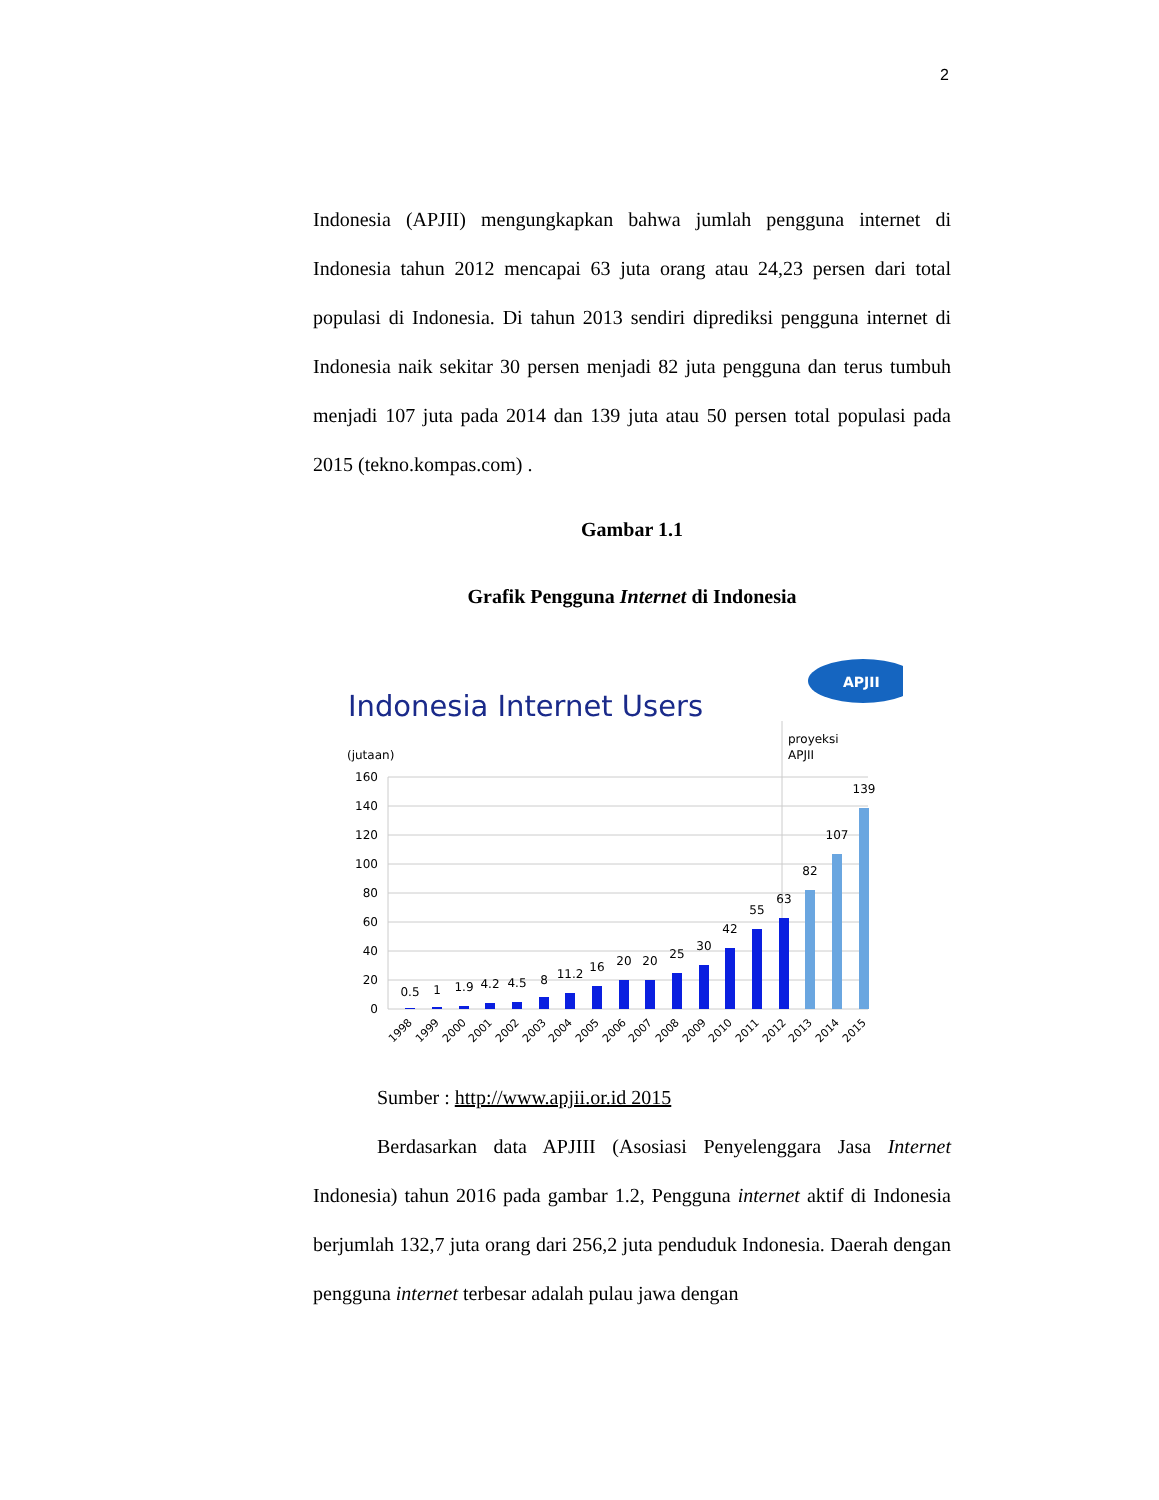2
Indonesia (APJII) mengungkapkan bahwa jumlah pengguna internet di Indonesia tahun 2012 mencapai 63 juta orang atau 24,23 persen dari total populasi di Indonesia. Di tahun 2013 sendiri diprediksi pengguna internet di Indonesia naik sekitar 30 persen menjadi 82 juta pengguna dan terus tumbuh menjadi 107 juta pada 2014 dan 139 juta atau 50 persen total populasi pada 2015 (tekno.kompas.com) .
Gambar 1.1
Grafik Pengguna Internet di Indonesia
Indonesia Internet Users
APJII
(jutaan)
proyeksi
APJII
160
140
120
100
80
60
40
20
0
0.5
1
1.9
4.2
4.5
8
11.2
16
20
20
25
30
42
55
63
82
107
139
1998
1999
2000
2001
2002
2003
2004
2005
2006
2007
2008
2009
2010
2011
2012
2013
2014
2015
Sumber : http://www.apjii.or.id 2015
Berdasarkan data APJIII (Asosiasi Penyelenggara Jasa Internet Indonesia) tahun 2016 pada gambar 1.2, Pengguna internet aktif di Indonesia berjumlah 132,7 juta orang dari 256,2 juta penduduk Indonesia. Daerah dengan pengguna internet terbesar adalah pulau jawa dengan